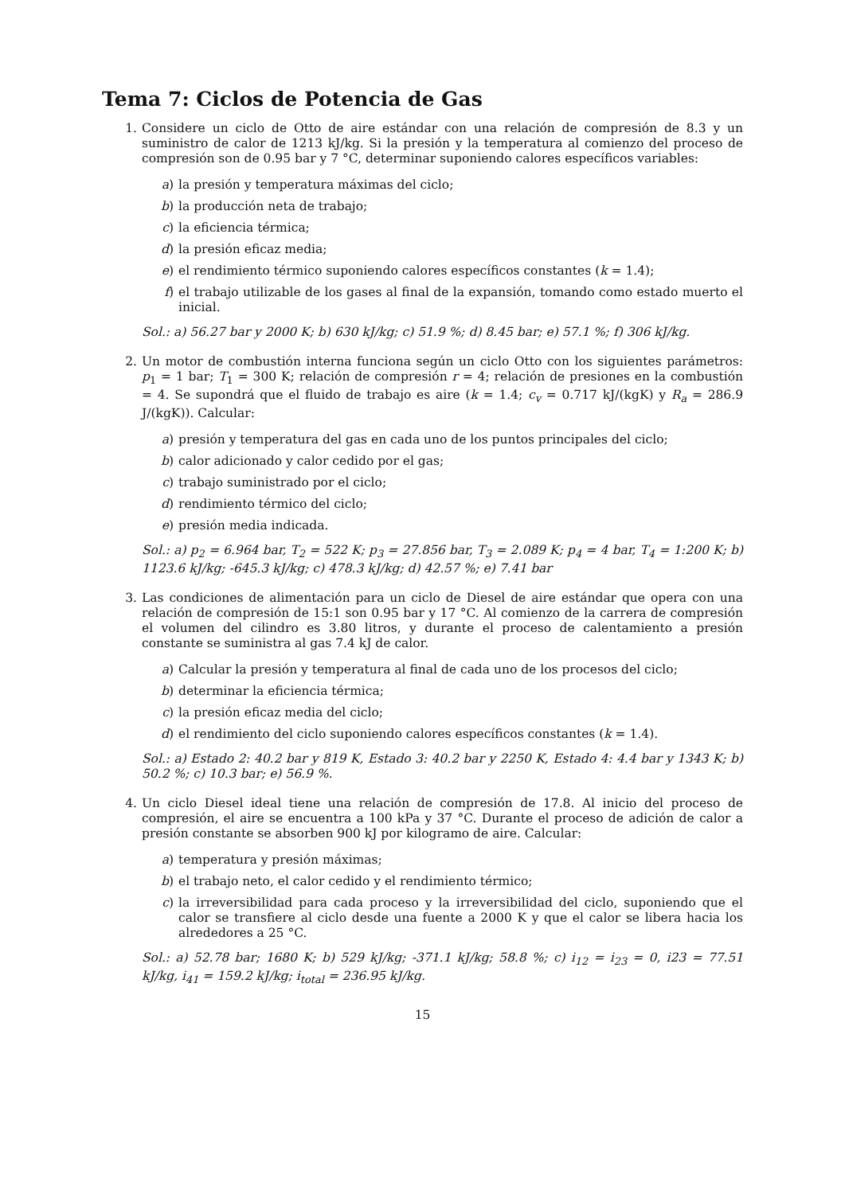Tema 7: Ciclos de Potencia de Gas
1. Considere un ciclo de Otto de aire estándar con una relación de compresión de 8.3 y un suministro de calor de 1213 kJ/kg. Si la presión y la temperatura al comienzo del proceso de compresión son de 0.95 bar y 7 °C, determinar suponiendo calores específicos variables:
a) la presión y temperatura máximas del ciclo;
b) la producción neta de trabajo;
c) la eficiencia térmica;
d) la presión eficaz media;
e) el rendimiento térmico suponiendo calores específicos constantes (k = 1.4);
f) el trabajo utilizable de los gases al final de la expansión, tomando como estado muerto el inicial.
Sol.: a) 56.27 bar y 2000 K; b) 630 kJ/kg; c) 51.9 %; d) 8.45 bar; e) 57.1 %; f) 306 kJ/kg.
2. Un motor de combustión interna funciona según un ciclo Otto con los siguientes parámetros: p<sub>1</sub> = 1 bar; T<sub>1</sub> = 300 K; relación de compresión r = 4; relación de presiones en la combustión = 4. Se supondrá que el fluido de trabajo es aire (k = 1.4; c<sub>v</sub> = 0.717 kJ/(kgK) y R<sub>a</sub> = 286.9 J/(kgK)). Calcular:
a) presión y temperatura del gas en cada uno de los puntos principales del ciclo;
b) calor adicionado y calor cedido por el gas;
c) trabajo suministrado por el ciclo;
d) rendimiento térmico del ciclo;
e) presión media indicada.
Sol.: a) p<sub>2</sub> = 6.964 bar, T<sub>2</sub> = 522 K; p<sub>3</sub> = 27.856 bar, T<sub>3</sub> = 2.089 K; p<sub>4</sub> = 4 bar, T<sub>4</sub> = 1:200 K; b) 1123.6 kJ/kg; -645.3 kJ/kg; c) 478.3 kJ/kg; d) 42.57 %; e) 7.41 bar
3. Las condiciones de alimentación para un ciclo de Diesel de aire estándar que opera con una relación de compresión de 15:1 son 0.95 bar y 17 °C. Al comienzo de la carrera de compresión el volumen del cilindro es 3.80 litros, y durante el proceso de calentamiento a presión constante se suministra al gas 7.4 kJ de calor.
a) Calcular la presión y temperatura al final de cada uno de los procesos del ciclo;
b) determinar la eficiencia térmica;
c) la presión eficaz media del ciclo;
d) el rendimiento del ciclo suponiendo calores específicos constantes (k = 1.4).
Sol.: a) Estado 2: 40.2 bar y 819 K, Estado 3: 40.2 bar y 2250 K, Estado 4: 4.4 bar y 1343 K; b) 50.2 %; c) 10.3 bar; e) 56.9 %.
4. Un ciclo Diesel ideal tiene una relación de compresión de 17.8. Al inicio del proceso de compresión, el aire se encuentra a 100 kPa y 37 °C. Durante el proceso de adición de calor a presión constante se absorben 900 kJ por kilogramo de aire. Calcular:
a) temperatura y presión máximas;
b) el trabajo neto, el calor cedido y el rendimiento térmico;
c) la irreversibilidad para cada proceso y la irreversibilidad del ciclo, suponiendo que el calor se transfiere al ciclo desde una fuente a 2000 K y que el calor se libera hacia los alrededores a 25 °C.
Sol.: a) 52.78 bar; 1680 K; b) 529 kJ/kg; -371.1 kJ/kg; 58.8 %; c) i<sub>12</sub> = i<sub>23</sub> = 0, i23 = 77.51 kJ/kg, i<sub>41</sub> = 159.2 kJ/kg; i<sub>total</sub> = 236.95 kJ/kg.
15